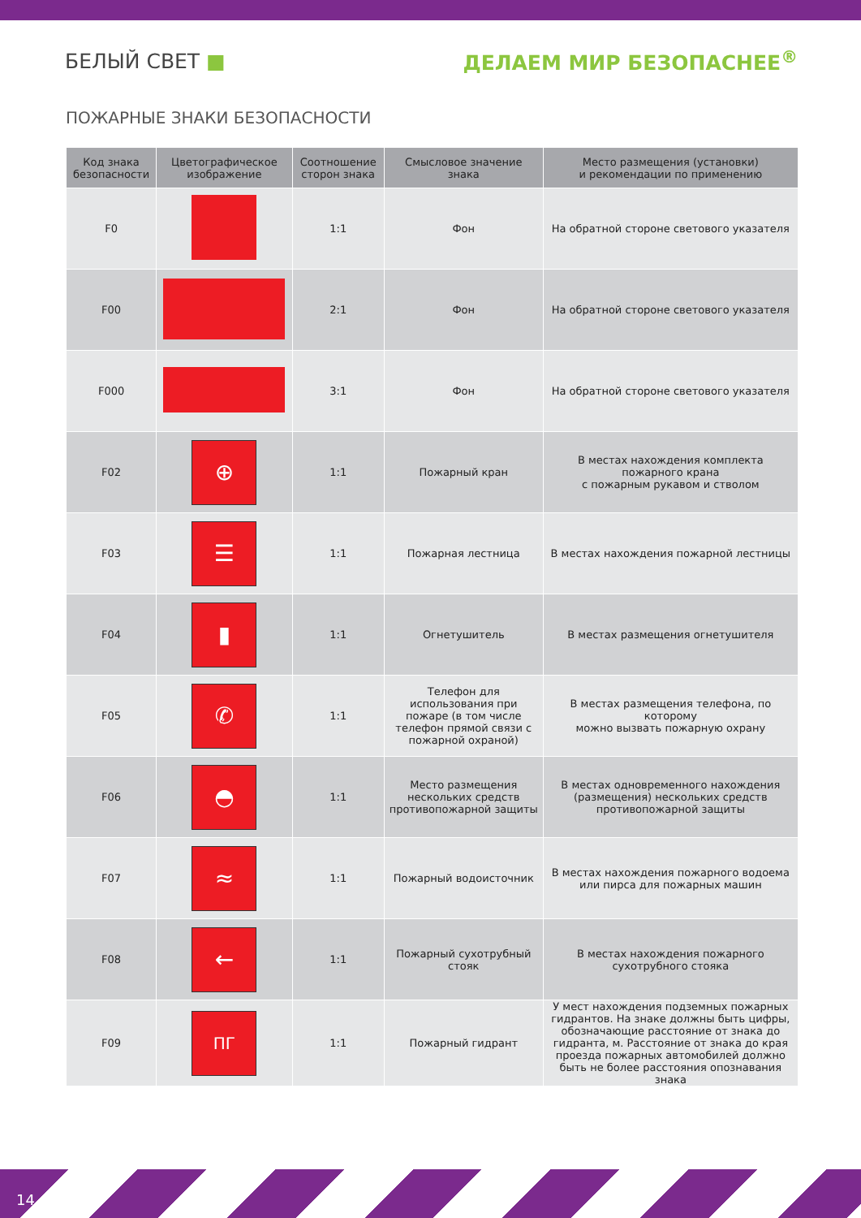БЕЛЫЙ СВЕТ ■ ДЕЛАЕМ МИР БЕЗОПАСНЕЕ<sup>®</sup>
ПОЖАРНЫЕ ЗНАКИ БЕЗОПАСНОСТИ
| Код знака безопасности | Цветографическое изображение | Соотношение сторон знака | Смысловое значение знака | Место размещения (установки) и рекомендации по применению |
| --- | --- | --- | --- | --- |
| F0 | | 1:1 | Фон | На обратной стороне светового указателя |
| F00 | | 2:1 | Фон | На обратной стороне светового указателя |
| F000 | | 3:1 | Фон | На обратной стороне светового указателя |
| F02 | ⊕ | 1:1 | Пожарный кран | В местах нахождения комплекта пожарного крана с пожарным рукавом и стволом |
| F03 | ☰ | 1:1 | Пожарная лестница | В местах нахождения пожарной лестницы |
| F04 | ▮ | 1:1 | Огнетушитель | В местах размещения огнетушителя |
| F05 | ✆ | 1:1 | Телефон для использования при пожаре (в том числе телефон прямой связи с пожарной охраной) | В местах размещения телефона, по которому можно вызвать пожарную охрану |
| F06 | ◓ | 1:1 | Место размещения нескольких средств противопожарной защиты | В местах одновременного нахождения (размещения) нескольких средств противопожарной защиты |
| F07 | ≈ | 1:1 | Пожарный водоисточник | В местах нахождения пожарного водоема или пирса для пожарных машин |
| F08 | ← | 1:1 | Пожарный сухотрубный стояк | В местах нахождения пожарного сухотрубного стояка |
| F09 | ПГ | 1:1 | Пожарный гидрант | У мест нахождения подземных пожарных гидрантов. На знаке должны быть цифры, обозначающие расстояние от знака до гидранта, м. Расстояние от знака до края проезда пожарных автомобилей должно быть не более расстояния опознавания знака |
14